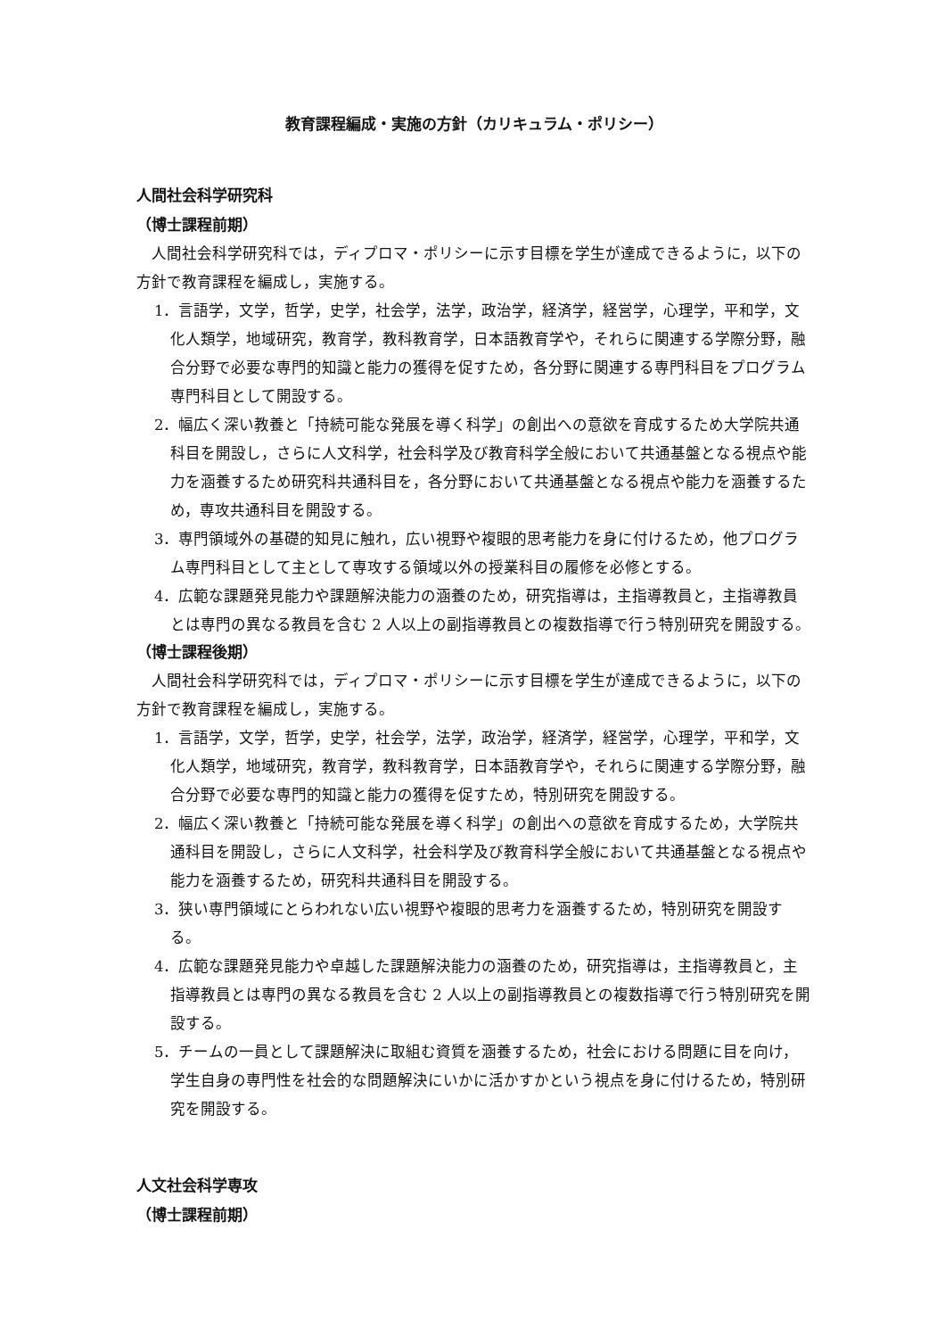教育課程編成・実施の方針（カリキュラム・ポリシー）
人間社会科学研究科
（博士課程前期）
人間社会科学研究科では，ディプロマ・ポリシーに示す目標を学生が達成できるように，以下の方針で教育課程を編成し，実施する。
1．言語学，文学，哲学，史学，社会学，法学，政治学，経済学，経営学，心理学，平和学，文化人類学，地域研究，教育学，教科教育学，日本語教育学や，それらに関連する学際分野，融合分野で必要な専門的知識と能力の獲得を促すため，各分野に関連する専門科目をプログラム専門科目として開設する。
2．幅広く深い教養と「持続可能な発展を導く科学」の創出への意欲を育成するため大学院共通科目を開設し，さらに人文科学，社会科学及び教育科学全般において共通基盤となる視点や能力を涵養するため研究科共通科目を，各分野において共通基盤となる視点や能力を涵養するため，専攻共通科目を開設する。
3．専門領域外の基礎的知見に触れ，広い視野や複眼的思考能力を身に付けるため，他プログラム専門科目として主として専攻する領域以外の授業科目の履修を必修とする。
4．広範な課題発見能力や課題解決能力の涵養のため，研究指導は，主指導教員と，主指導教員とは専門の異なる教員を含む 2 人以上の副指導教員との複数指導で行う特別研究を開設する。
（博士課程後期）
人間社会科学研究科では，ディプロマ・ポリシーに示す目標を学生が達成できるように，以下の方針で教育課程を編成し，実施する。
1．言語学，文学，哲学，史学，社会学，法学，政治学，経済学，経営学，心理学，平和学，文化人類学，地域研究，教育学，教科教育学，日本語教育学や，それらに関連する学際分野，融合分野で必要な専門的知識と能力の獲得を促すため，特別研究を開設する。
2．幅広く深い教養と「持続可能な発展を導く科学」の創出への意欲を育成するため，大学院共通科目を開設し，さらに人文科学，社会科学及び教育科学全般において共通基盤となる視点や能力を涵養するため，研究科共通科目を開設する。
3．狭い専門領域にとらわれない広い視野や複眼的思考力を涵養するため，特別研究を開設する。
4．広範な課題発見能力や卓越した課題解決能力の涵養のため，研究指導は，主指導教員と，主指導教員とは専門の異なる教員を含む 2 人以上の副指導教員との複数指導で行う特別研究を開設する。
5．チームの一員として課題解決に取組む資質を涵養するため，社会における問題に目を向け，学生自身の専門性を社会的な問題解決にいかに活かすかという視点を身に付けるため，特別研究を開設する。
人文社会科学専攻
（博士課程前期）